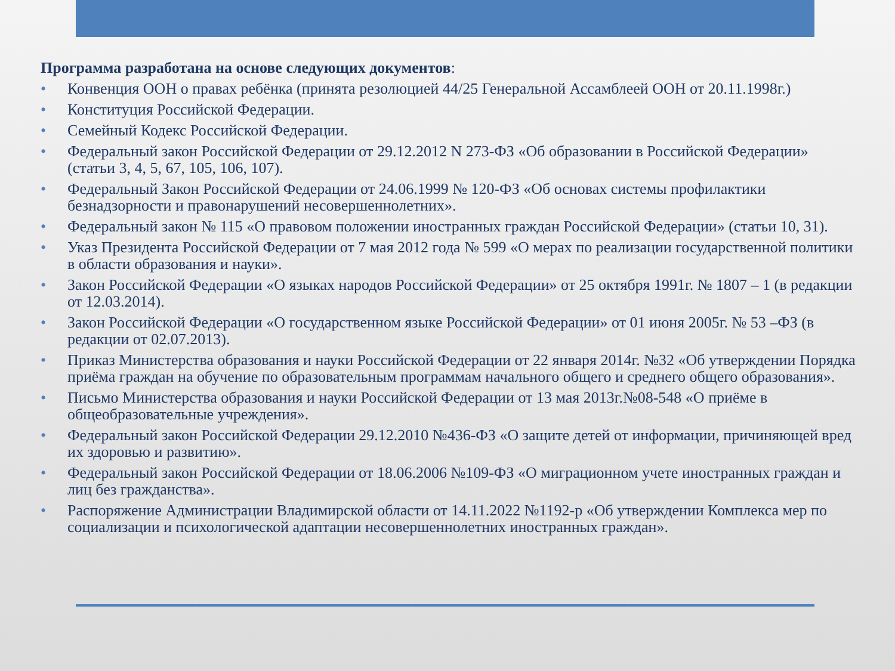Программа разработана на основе следующих документов:
• Конвенция ООН о правах ребёнка (принята резолюцией 44/25 Генеральной Ассамблеей ООН от 20.11.1998г.)
• Конституция Российской Федерации.
• Семейный Кодекс Российской Федерации.
• Федеральный закон Российской Федерации от 29.12.2012 N 273-ФЗ «Об образовании в Российской Федерации» (статьи 3, 4, 5, 67, 105, 106, 107).
• Федеральный Закон Российской Федерации от 24.06.1999 № 120-ФЗ «Об основах системы профилактики безнадзорности и правонарушений несовершеннолетних».
• Федеральный закон № 115 «О правовом положении иностранных граждан Российской Федерации» (статьи 10, 31).
• Указ Президента Российской Федерации от 7 мая 2012 года № 599 «О мерах по реализации государственной политики в области образования и науки».
• Закон Российской Федерации «О языках народов Российской Федерации» от 25 октября 1991г. № 1807 – 1 (в редакции от 12.03.2014).
• Закон Российской Федерации «О государственном языке Российской Федерации» от 01 июня 2005г. № 53 –ФЗ (в редакции от 02.07.2013).
• Приказ Министерства образования и науки Российской Федерации от 22 января 2014г. №32 «Об утверждении Порядка приёма граждан на обучение по образовательным программам начального общего и среднего общего образования».
• Письмо Министерства образования и науки Российской Федерации от 13 мая 2013г.№08-548 «О приёме в общеобразовательные учреждения».
• Федеральный закон Российской Федерации 29.12.2010 №436-ФЗ «О защите детей от информации, причиняющей вред их здоровью и развитию».
• Федеральный закон Российской Федерации от 18.06.2006 №109-ФЗ «О миграционном учете иностранных граждан и лиц без гражданства».
• Распоряжение Администрации Владимирской области от 14.11.2022 №1192-р «Об утверждении Комплекса мер по социализации и психологической адаптации несовершеннолетних иностранных граждан».